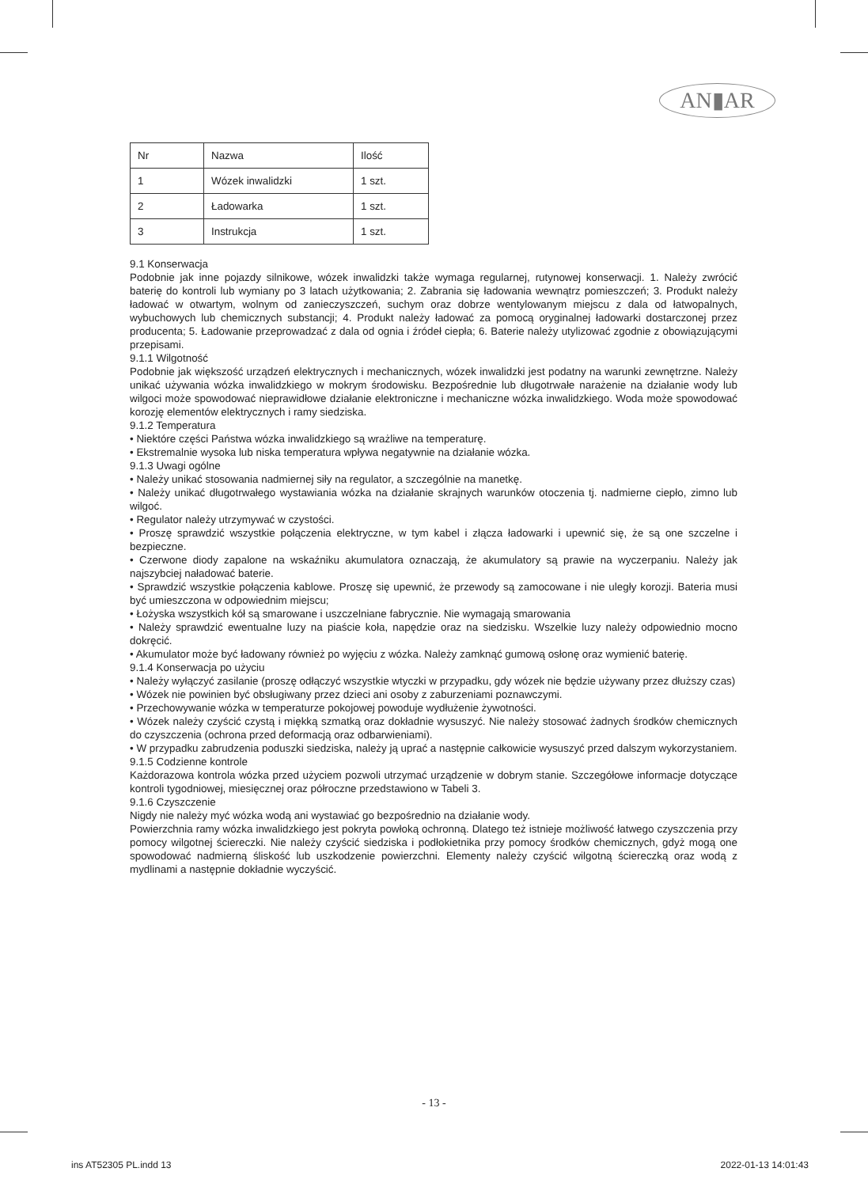AN▮AR
| Nr | Nazwa | Ilość |
| 1 | Wózek inwalidzki | 1 szt. |
| 2 | Ładowarka | 1 szt. |
| 3 | Instrukcja | 1 szt. |
9.1 Konserwacja
Podobnie jak inne pojazdy silnikowe, wózek inwalidzki także wymaga regularnej, rutynowej konserwacji. 1. Należy zwrócić baterię do kontroli lub wymiany po 3 latach użytkowania; 2. Zabrania się ładowania wewnątrz pomieszczeń; 3. Produkt należy ładować w otwartym, wolnym od zanieczyszczeń, suchym oraz dobrze wentylowanym miejscu z dala od łatwopalnych, wybuchowych lub chemicznych substancji; 4. Produkt należy ładować za pomocą oryginalnej ładowarki dostarczonej przez producenta; 5. Ładowanie przeprowadzać z dala od ognia i źródeł ciepła; 6. Baterie należy utylizować zgodnie z obowiązującymi przepisami.
9.1.1 Wilgotność
Podobnie jak większość urządzeń elektrycznych i mechanicznych, wózek inwalidzki jest podatny na warunki zewnętrzne. Należy unikać używania wózka inwalidzkiego w mokrym środowisku. Bezpośrednie lub długotrwałe narażenie na działanie wody lub wilgoci może spowodować nieprawidłowe działanie elektroniczne i mechaniczne wózka inwalidzkiego. Woda może spowodować korozję elementów elektrycznych i ramy siedziska.
9.1.2 Temperatura
• Niektóre części Państwa wózka inwalidzkiego są wrażliwe na temperaturę.
• Ekstremalnie wysoka lub niska temperatura wpływa negatywnie na działanie wózka.
9.1.3 Uwagi ogólne
• Należy unikać stosowania nadmiernej siły na regulator, a szczególnie na manetkę.
• Należy unikać długotrwałego wystawiania wózka na działanie skrajnych warunków otoczenia tj. nadmierne ciepło, zimno lub wilgoć.
• Regulator należy utrzymywać w czystości.
• Proszę sprawdzić wszystkie połączenia elektryczne, w tym kabel i złącza ładowarki i upewnić się, że są one szczelne i bezpieczne.
• Czerwone diody zapalone na wskaźniku akumulatora oznaczają, że akumulatory są prawie na wyczerpaniu. Należy jak najszybciej naładować baterie.
• Sprawdzić wszystkie połączenia kablowe. Proszę się upewnić, że przewody są zamocowane i nie uległy korozji. Bateria musi być umieszczona w odpowiednim miejscu;
• Łożyska wszystkich kół są smarowane i uszczelniane fabrycznie. Nie wymagają smarowania
• Należy sprawdzić ewentualne luzy na piaście koła, napędzie oraz na siedzisku. Wszelkie luzy należy odpowiednio mocno dokręcić.
• Akumulator może być ładowany również po wyjęciu z wózka. Należy zamknąć gumową osłonę oraz wymienić baterię.
9.1.4 Konserwacja po użyciu
• Należy wyłączyć zasilanie (proszę odłączyć wszystkie wtyczki w przypadku, gdy wózek nie będzie używany przez dłuższy czas)
• Wózek nie powinien być obsługiwany przez dzieci ani osoby z zaburzeniami poznawczymi.
• Przechowywanie wózka w temperaturze pokojowej powoduje wydłużenie żywotności.
• Wózek należy czyścić czystą i miękką szmatką oraz dokładnie wysuszyć. Nie należy stosować żadnych środków chemicznych do czyszczenia (ochrona przed deformacją oraz odbarwieniami).
• W przypadku zabrudzenia poduszki siedziska, należy ją uprać a następnie całkowicie wysuszyć przed dalszym wykorzystaniem.
9.1.5 Codzienne kontrole
Każdorazowa kontrola wózka przed użyciem pozwoli utrzymać urządzenie w dobrym stanie. Szczegółowe informacje dotyczące kontroli tygodniowej, miesięcznej oraz półroczne przedstawiono w Tabeli 3.
9.1.6 Czyszczenie
Nigdy nie należy myć wózka wodą ani wystawiać go bezpośrednio na działanie wody.
Powierzchnia ramy wózka inwalidzkiego jest pokryta powłoką ochronną. Dlatego też istnieje możliwość łatwego czyszczenia przy pomocy wilgotnej ściereczki. Nie należy czyścić siedziska i podłokietnika przy pomocy środków chemicznych, gdyż mogą one spowodować nadmierną śliskość lub uszkodzenie powierzchni. Elementy należy czyścić wilgotną ściereczką oraz wodą z mydlinami a następnie dokładnie wyczyścić.
- 13 -
ins AT52305 PL.indd 13 2022-01-13 14:01:43